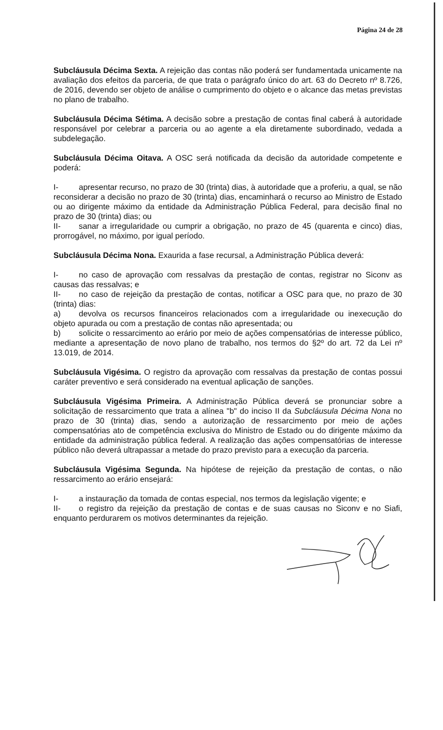Página 24 de 28
Subcláusula Décima Sexta. A rejeição das contas não poderá ser fundamentada unicamente na avaliação dos efeitos da parceria, de que trata o parágrafo único do art. 63 do Decreto nº 8.726, de 2016, devendo ser objeto de análise o cumprimento do objeto e o alcance das metas previstas no plano de trabalho.
Subcláusula Décima Sétima. A decisão sobre a prestação de contas final caberá à autoridade responsável por celebrar a parceria ou ao agente a ela diretamente subordinado, vedada a subdelegação.
Subcláusula Décima Oitava. A OSC será notificada da decisão da autoridade competente e poderá:
I- apresentar recurso, no prazo de 30 (trinta) dias, à autoridade que a proferiu, a qual, se não reconsiderar a decisão no prazo de 30 (trinta) dias, encaminhará o recurso ao Ministro de Estado ou ao dirigente máximo da entidade da Administração Pública Federal, para decisão final no prazo de 30 (trinta) dias; ou
II- sanar a irregularidade ou cumprir a obrigação, no prazo de 45 (quarenta e cinco) dias, prorrogável, no máximo, por igual período.
Subcláusula Décima Nona. Exaurida a fase recursal, a Administração Pública deverá:
I- no caso de aprovação com ressalvas da prestação de contas, registrar no Siconv as causas das ressalvas; e
II- no caso de rejeição da prestação de contas, notificar a OSC para que, no prazo de 30 (trinta) dias:
a) devolva os recursos financeiros relacionados com a irregularidade ou inexecução do objeto apurada ou com a prestação de contas não apresentada; ou
b) solicite o ressarcimento ao erário por meio de ações compensatórias de interesse público, mediante a apresentação de novo plano de trabalho, nos termos do §2º do art. 72 da Lei nº 13.019, de 2014.
Subcláusula Vigésima. O registro da aprovação com ressalvas da prestação de contas possui caráter preventivo e será considerado na eventual aplicação de sanções.
Subcláusula Vigésima Primeira. A Administração Pública deverá se pronunciar sobre a solicitação de ressarcimento que trata a alínea "b" do inciso II da Subcláusula Décima Nona no prazo de 30 (trinta) dias, sendo a autorização de ressarcimento por meio de ações compensatórias ato de competência exclusiva do Ministro de Estado ou do dirigente máximo da entidade da administração pública federal. A realização das ações compensatórias de interesse público não deverá ultrapassar a metade do prazo previsto para a execução da parceria.
Subcláusula Vigésima Segunda. Na hipótese de rejeição da prestação de contas, o não ressarcimento ao erário ensejará:
I- a instauração da tomada de contas especial, nos termos da legislação vigente; e
II- o registro da rejeição da prestação de contas e de suas causas no Siconv e no Siafi, enquanto perdurarem os motivos determinantes da rejeição.